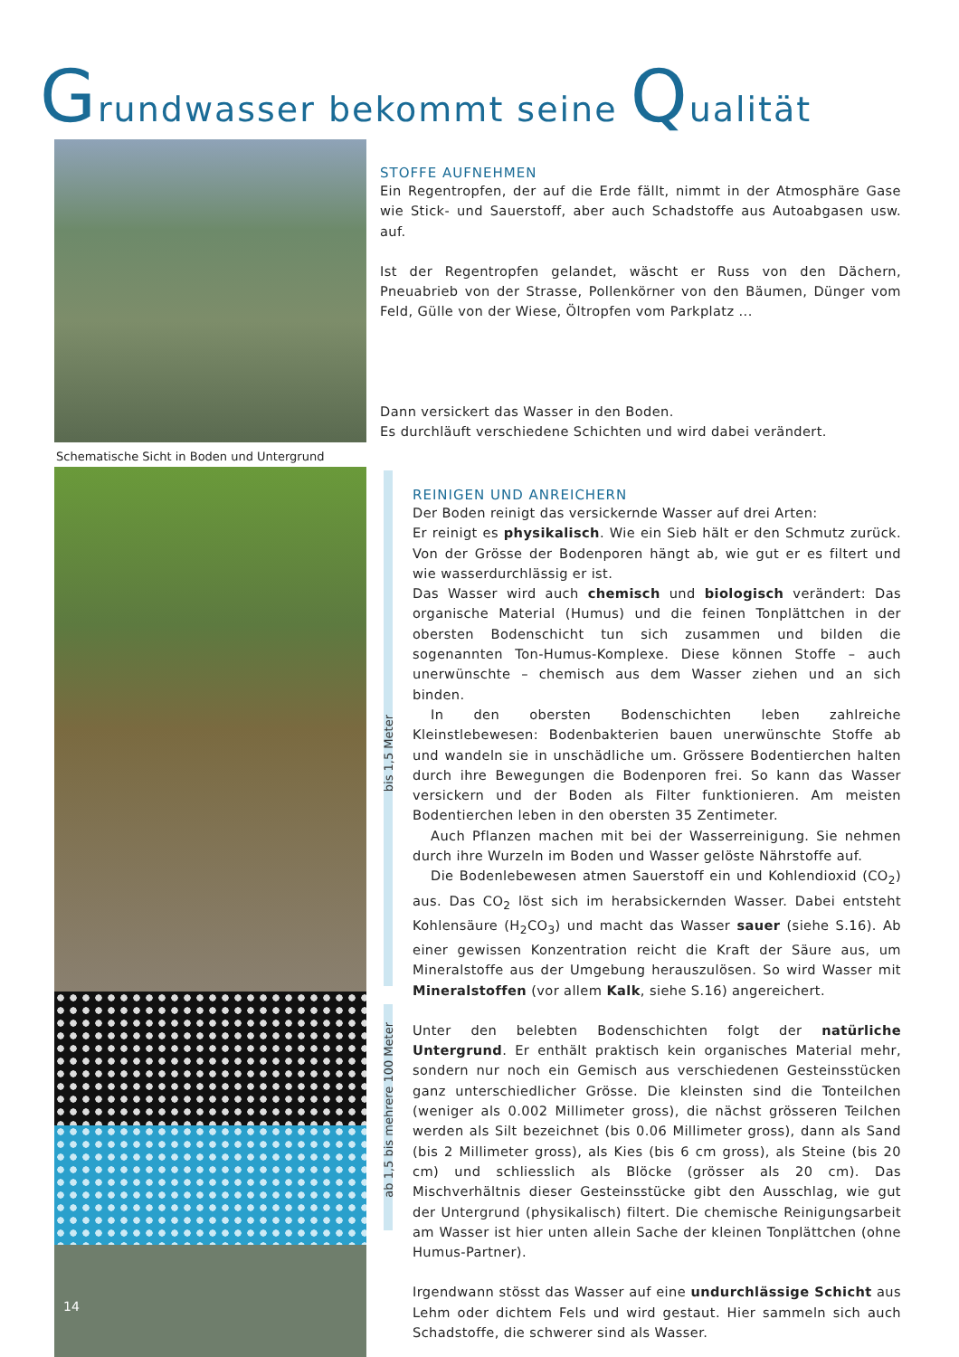Grundwasser bekommt seine Qualität
Schematische Sicht in Boden und Untergrund
14
bis 1,5 Meter
ab 1,5 bis mehrere 100 Meter
STOFFE AUFNEHMEN
Ein Regentropfen, der auf die Erde fällt, nimmt in der Atmosphäre Gase wie Stick- und Sauerstoff, aber auch Schadstoffe aus Autoabgasen usw. auf.
Ist der Regentropfen gelandet, wäscht er Russ von den Dächern, Pneuabrieb von der Strasse, Pollenkörner von den Bäumen, Dünger vom Feld, Gülle von der Wiese, Öltropfen vom Parkplatz ...
Dann versickert das Wasser in den Boden.
Es durchläuft verschiedene Schichten und wird dabei verändert.
REINIGEN UND ANREICHERN
Der Boden reinigt das versickernde Wasser auf drei Arten:
Er reinigt es physikalisch. Wie ein Sieb hält er den Schmutz zurück. Von der Grösse der Bodenporen hängt ab, wie gut er es filtert und wie wasserdurchlässig er ist.
Das Wasser wird auch chemisch und biologisch verändert: Das organische Material (Humus) und die feinen Tonplättchen in der obersten Bodenschicht tun sich zusammen und bilden die sogenannten Ton-Humus-Komplexe. Diese können Stoffe – auch unerwünschte – chemisch aus dem Wasser ziehen und an sich binden.
In den obersten Bodenschichten leben zahlreiche Kleinstlebewesen: Bodenbakterien bauen unerwünschte Stoffe ab und wandeln sie in unschädliche um. Grössere Bodentierchen halten durch ihre Bewegungen die Bodenporen frei. So kann das Wasser versickern und der Boden als Filter funktionieren. Am meisten Bodentierchen leben in den obersten 35 Zentimeter.
Auch Pflanzen machen mit bei der Wasserreinigung. Sie nehmen durch ihre Wurzeln im Boden und Wasser gelöste Nährstoffe auf.
Die Bodenlebewesen atmen Sauerstoff ein und Kohlendioxid (CO<sub>2</sub>) aus. Das CO<sub>2</sub> löst sich im herabsickernden Wasser. Dabei entsteht Kohlensäure (H<sub>2</sub>CO<sub>3</sub>) und macht das Wasser sauer (siehe S.16). Ab einer gewissen Konzentration reicht die Kraft der Säure aus, um Mineralstoffe aus der Umgebung herauszulösen. So wird Wasser mit Mineralstoffen (vor allem Kalk, siehe S.16) angereichert.
Unter den belebten Bodenschichten folgt der natürliche Untergrund. Er enthält praktisch kein organisches Material mehr, sondern nur noch ein Gemisch aus verschiedenen Gesteinsstücken ganz unterschiedlicher Grösse. Die kleinsten sind die Tonteilchen (weniger als 0.002 Millimeter gross), die nächst grösseren Teilchen werden als Silt bezeichnet (bis 0.06 Millimeter gross), dann als Sand (bis 2 Millimeter gross), als Kies (bis 6 cm gross), als Steine (bis 20 cm) und schliesslich als Blöcke (grösser als 20 cm). Das Mischverhältnis dieser Gesteinsstücke gibt den Ausschlag, wie gut der Untergrund (physikalisch) filtert. Die chemische Reinigungsarbeit am Wasser ist hier unten allein Sache der kleinen Tonplättchen (ohne Humus-Partner).
Irgendwann stösst das Wasser auf eine undurchlässige Schicht aus Lehm oder dichtem Fels und wird gestaut. Hier sammeln sich auch Schadstoffe, die schwerer sind als Wasser.